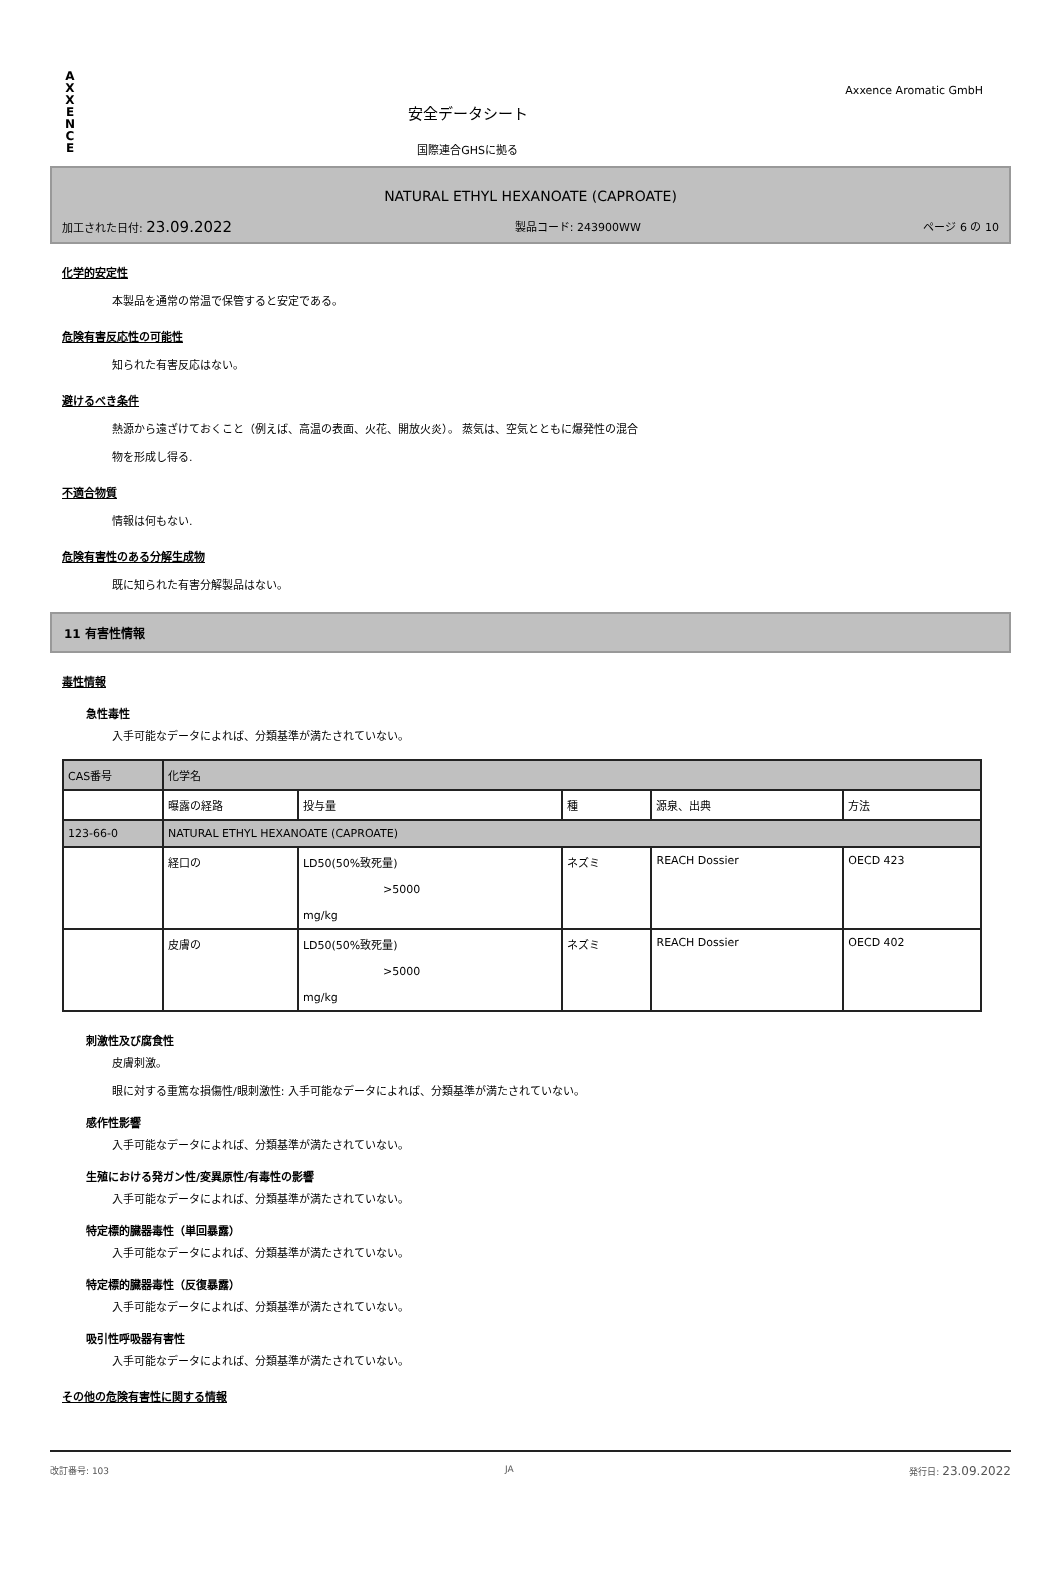A
X
X
E
N
C
E
安全データシート
国際連合GHSに拠る
Axxence Aromatic GmbH
NATURAL ETHYL HEXANOATE (CAPROATE)
加工された日付: 23.09.2022 製品コード: 243900WW ページ 6 の 10
化学的安定性
本製品を通常の常温で保管すると安定である。
危険有害反応性の可能性
知られた有害反応はない。
避けるべき条件
熱源から遠ざけておくこと（例えば、高温の表面、火花、開放火炎）。 蒸気は、空気とともに爆発性の混合
物を形成し得る.
不適合物質
情報は何もない.
危険有害性のある分解生成物
既に知られた有害分解製品はない。
11 有害性情報
毒性情報
急性毒性
入手可能なデータによれば、分類基準が満たされていない。
| CAS番号 | 化学名 | | | | |
| | 曝露の経路 | 投与量 | 種 | 源泉、出典 | 方法 |
| 123-66-0 | NATURAL ETHYL HEXANOATE (CAPROATE) | | | | |
| | 経口の | LD50(50%致死量) >5000 mg/kg | ネズミ | REACH Dossier | OECD 423 |
| | 皮膚の | LD50(50%致死量) >5000 mg/kg | ネズミ | REACH Dossier | OECD 402 |
刺激性及び腐食性
皮膚刺激。
眼に対する重篤な損傷性/眼刺激性: 入手可能なデータによれば、分類基準が満たされていない。
感作性影響
入手可能なデータによれば、分類基準が満たされていない。
生殖における発ガン性/変異原性/有毒性の影響
入手可能なデータによれば、分類基準が満たされていない。
特定標的臓器毒性（単回暴露）
入手可能なデータによれば、分類基準が満たされていない。
特定標的臓器毒性（反復暴露）
入手可能なデータによれば、分類基準が満たされていない。
吸引性呼吸器有害性
入手可能なデータによれば、分類基準が満たされていない。
その他の危険有害性に関する情報
改訂番号: 103 JA 発行日: 23.09.2022